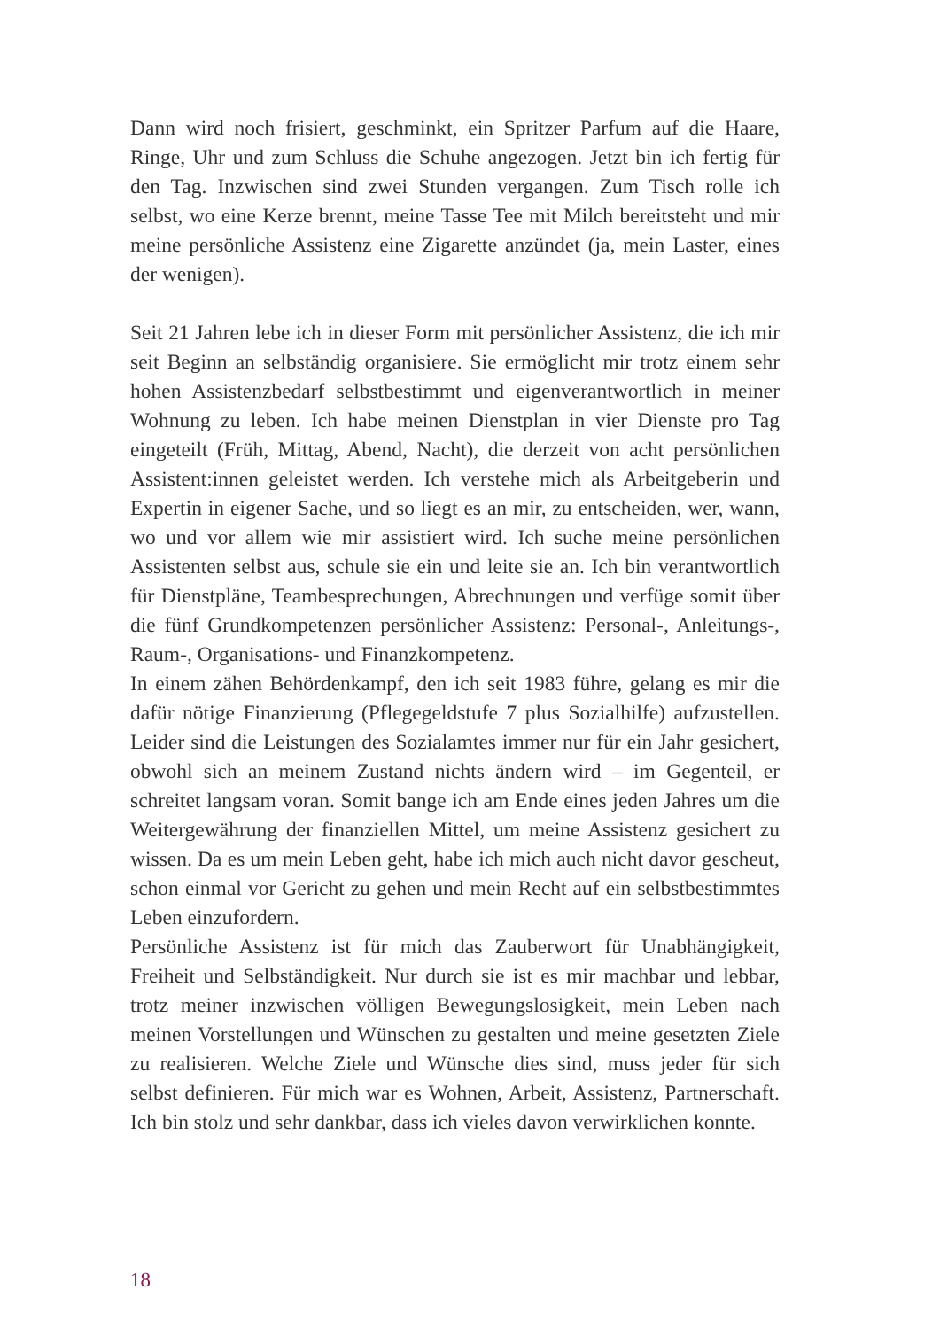Dann wird noch frisiert, geschminkt, ein Spritzer Parfum auf die Haare, Ringe, Uhr und zum Schluss die Schuhe angezogen. Jetzt bin ich fertig für den Tag. Inzwischen sind zwei Stunden vergangen. Zum Tisch rolle ich selbst, wo eine Kerze brennt, meine Tasse Tee mit Milch bereitsteht und mir meine persönliche Assistenz eine Zigarette anzündet (ja, mein Laster, eines der wenigen).
Seit 21 Jahren lebe ich in dieser Form mit persönlicher Assistenz, die ich mir seit Beginn an selbständig organisiere. Sie ermöglicht mir trotz einem sehr hohen Assistenzbedarf selbstbestimmt und eigenverant­wortlich in meiner Wohnung zu leben. Ich habe meinen Dienstplan in vier Dienste pro Tag eingeteilt (Früh, Mittag, Abend, Nacht), die der­zeit von acht persönlichen Assistent:innen geleistet werden. Ich verstehe mich als Arbeitgeberin und Expertin in eigener Sache, und so liegt es an mir, zu entscheiden, wer, wann, wo und vor allem wie mir assistiert wird. Ich suche meine persönlichen Assistenten selbst aus, schule sie ein und leite sie an. Ich bin verantwortlich für Dienstpläne, Teambe­sprechungen, Abrechnungen und verfüge somit über die fünf Grund­kompetenzen persönlicher Assistenz: Personal-, Anleitungs-, Raum-, Organisations- und Finanzkompetenz.
In einem zähen Behördenkampf, den ich seit 1983 führe, gelang es mir die dafür nötige Finanzierung (Pflegegeldstufe 7 plus Sozialhilfe) aufzu­stellen. Leider sind die Leistungen des Sozialamtes immer nur für ein Jahr gesichert, obwohl sich an meinem Zustand nichts ändern wird – im Gegenteil, er schreitet langsam voran. Somit bange ich am Ende eines jeden Jahres um die Weitergewährung der finanziellen Mittel, um meine Assistenz gesichert zu wissen. Da es um mein Leben geht, habe ich mich auch nicht davor gescheut, schon einmal vor Gericht zu gehen und mein Recht auf ein selbstbestimmtes Leben einzufordern.
Persönliche Assistenz ist für mich das Zauberwort für Unabhängigkeit, Freiheit und Selbständigkeit. Nur durch sie ist es mir machbar und leb­bar, trotz meiner inzwischen völligen Bewegungslosigkeit, mein Leben nach meinen Vorstellungen und Wünschen zu gestalten und meine ge­setzten Ziele zu realisieren. Welche Ziele und Wünsche dies sind, muss jeder für sich selbst definieren. Für mich war es Wohnen, Arbeit, Assis­tenz, Partnerschaft. Ich bin stolz und sehr dankbar, dass ich vieles davon verwirklichen konnte.
18